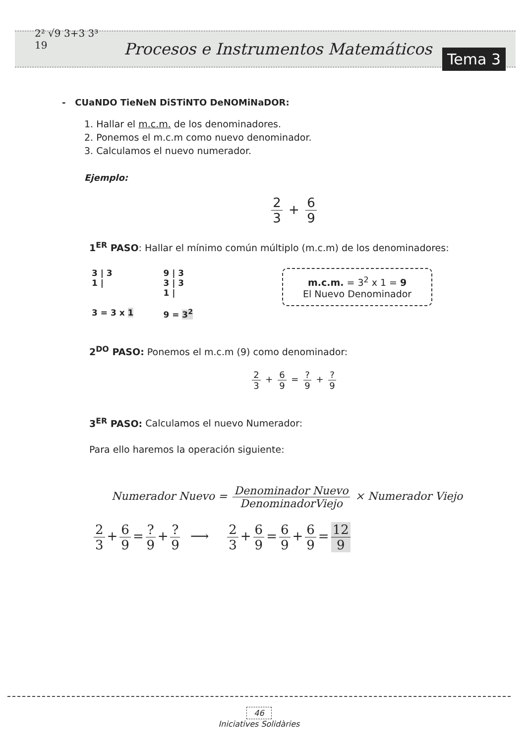2² √9 3+3 3³ 19
Procesos e Instrumentos Matemáticos Tema 3
- CUaNDO TieNeN DiSTiNTO DeNOMiNaDOR:
1. Hallar el m.c.m. de los denominadores.
2. Ponemos el m.c.m como nuevo denominador.
3. Calculamos el nuevo numerador.
Ejemplo:
2 3 + 6 9
1<sup>ER</sup> PASO: Hallar el mínimo común múltiplo (m.c.m) de los denominadores:
3 | 3
1 |
3 = 3 x 1
9 | 3
3 | 3
1 |
9 = 3<sup>2</sup>
m.c.m. = 3<sup>2</sup> x 1 = 9
El Nuevo Denominador
2<sup>DO</sup> PASO: Ponemos el m.c.m (9) como denominador:
2 3 + 6 9 = ? 9 + ? 9
3<sup>ER</sup> PASO: Calculamos el nuevo Numerador:
Para ello haremos la operación siguiente:
Numerador Nuevo = Denominador Nuevo DenominadorViejo × Numerador Viejo
2 3 + 6 9 =? 9 +? 9 ⟶ 2 3 + 6 9 = 6 9 + 6 9 = 12 9
46
Iniciatives Solidàries